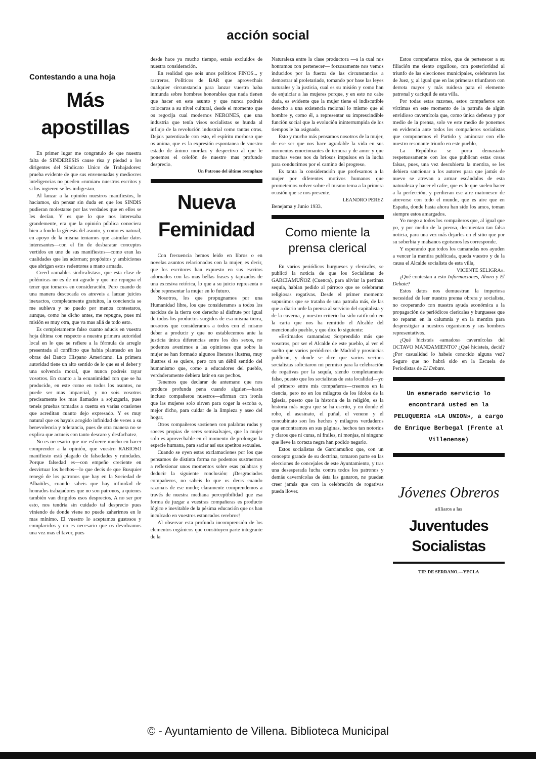acción social
Contestando a una hoja
Más apostillas
En primer lugar me congratulo de que nuestra falta de SINDERESIS cause risa y piedad a los dirigentes del Sindicato Unico de Trabajadores: prueba evidente de que sus envenenadas y mediocres inteligencias no pueden «rumiar» nuestros escritos y si los ingieren se les indigestan.
Al lanzar a la opinión nuestros manifiestos, lo haciamos, sin pensar sin duda en que los SINDIS pudieran molestarse por las verdades que en ellos se les decían. Y es que lo que nos interesaba grandemente, era que la opinión pública conociera bien a fondo la génesis del asunto, y como es natural, en apoyo de la misma teniamos que asimilar datos interesantes—con el fin de desbaratar conceptos vertidos en uno de sus manifiestos—como eran las cualidades que les adornan; propósitos y ambiciones que abrigan estos redentores a mano armada.
Creed «amables sindicalistas», que esta clase de polémicas no es de mi agrado y que me repugna el tener que tomaros en consideración. Pero cuando de una manera descocada os atreveis a lanzar juicios inexactos, completamente gratuitos, la conciencia se me subleva y no puedo por menos contestaros, aunque, como he dicho antes, me repugne, pues mi misión es muy otra, que va mas allá de todo esto.
Es completamente falso cuanto aducis en vuestra hoja última con respecto a nuestra primera autoridad local en lo que se refiere a la fórmula de arreglo presentada al conflicto que habia planteado en las obras del Banco Hispano Americano. La primera autoridad tiene un alto sentido de lo que es el deber y una solvencia moral, que nunca podreis rayar vosotros. En cuanto a la ecuanimidad con que se ha producido, en este como en todos los asuntos, no puede ser mas imparcial, y no sois vosotros precisamente los mas llamados a sojuzgarla, pues teneis pruebas tomadas a cuenta en varias ocasiones que acreditan cuanto dejo expresado. Y es muy natural que os hayais acogido infinidad de veces a su benevolencia y tolerancia, pues de otra manera no se explica que actueis con tanto descaro y desfachatez.
No es necesario que me esfuerce mucho en hacer comprender a la opinión, que vuestro RABIOSO manifiesto está plagado de falsedades y ruindades. Porque falsedad es—con empeño creciente en desvirtuar los hechos—lo que decis de que Busquier renegó de los patronos que hay en la Sociedad de Albañiles, cuando sabeis que hay infinidad de honrados trabajadores que no son patronos, a quienes también van dirigidos esos desprecios. A no ser por esto, nos tendria sin cuidado tal desprecio pues viniendo de donde viene no puede zaherirnos en lo mas mínimo. El vuestro lo aceptamos gustosos y complacidos y no es necesario que os devolvamos una vez mas el favor, pues
desde hace ya mucho tiempo, estais excluidos de nuestra consideración.
En realidad que sois unos políticos FINOS... y rastreros. Políticos de BAR que aprovechais cualquier circunstancia para lanzar vuestra baba inmunda sobre hombres honorables que nada tienen que hacer en este asunto y que nunca podreis colocaros a su nivel cultural, desde el momento que os regocija cual modernos NERONES, que una industria que tenía visos socialistas se hunda al influjo de la revolución industrial como tantas otras. Dejais patentizado con esto, el espíritu morboso que os anima, que es la expresión espontanea de vuestro estado de ánimo mordaz y despectivo al que le ponemos el colofón de nuestro mas profundo desprecio.
Un Patrono del último reemplazo
Nueva Feminidad
Con frecuencia hemos leido en libros o en novelas asuntos relacionados con la mujer, es decir, que los escritores han expuesto en sus escritos adornados con las mas bellas frases y tapizados de una excesiva retórica, lo que a su juicio representa o debe representar la mujer en lo futuro.
Nosotros, los que propugnamos por una Humanidad libre, los que consideramos a todos los nacidos de la tierra con derecho al disfrute por igual de todos los productos surgidos de esa misma tierra, nosotros que consideramos a todos con el mismo deber a producir y que no establecemos ante la justicia única diferencias entre los dos sexos, no podemos avenirnos a las opiniones que sobre la mujer se han formado algunos literatos ilustres, muy ilustres si se quiere, pero con un débil sentido del humanismo que, como a educadores del pueblo, verdaderamente debiera latir en sus pechos.
Tenemos que declarar de antemano que nos produce profunda pena cuando alguien—hasta incluso compañeros nuestros—afirman con ironía que las mujeres solo sirven para coger la escoba o, mejor dicho, para cuidar de la limpieza y aseo del hogar.
Otros compañeros sostienen con palabras rudas y soeces propias de seres semisalvajes, que la mujer solo es aprovechable en el momento de prolongar la especie humana, para saciar así sus apetitos sexuales.
Cuando se oyen estas exclamaciones por los que pensamos de distinta forma no podemos sustraernos a reflexionar unos momentos sobre esas palabras y deducir la siguiente conclusión: ¡Desgraciados compañeros, no sabeis lo que os decis cuando razonais de ese modo; claramente comprendemos a través de nuestra mediana perceptibilidad que esa forma de juzgar a vuestras compañeras es producto lógico e inevitable de la pésima educación que os han inculcado en vuestros estancados cerebros!
Al observar esta profunda incomprensión de los elementos orgánicos que constituyen parte integrante de la
Naturaleza entre la clase productora —a la cual nos honramos con pertenecer— forzosamente nos vemos inducidos por la fuerza de las circunstancias a demostrar al proletariado, tomando por base las leyes naturales y la justicia, cual es su misión y como han de enjuiciar a las mujeres porque, y en esto no cabe duda, es evidente que la mujer tiene el indiscutible derecho a una existencia racional lo mismo que el hombre y, como él, a representar su imprescindible función social que la evolución ininterrumpida de los tiempos le ha asignado.
Esto y mucho más pensamos nosotros de la mujer, de ese ser que nos hace agradable la vida en sus momentos emocionantes de ternura y de amor y que muchas veces nos da briosos impulsos en la lucha para conducirnos por el camino del progreso.
Es tanta la consideración que profesamos a la mujer por diferentes motivos humanos que prometemos volver sobre el mismo tema a la primera ocasión que se nos presente.
LEANDRO PEREZ
Benejama y Junio 1933.
Como miente la prensa clerical
En varios periódicos burgueses y clericales, se publicó la noticia de que los Socialistas de GARCIAMUÑOZ (Cuenca), para aliviar la pertinaz sequía, habian pedido al párroco que se celebraran religiosas rogativas. Desde el primer momento supusimos que se trataba de una patraña más, de las que a diario urde la prensa al servicio del capitalista y de la caverna, y nuestro criterio ha sido ratificado en la carta que nos ha remitido el Alcalde del mencionado pueblo, y que dice lo siguiente:
«Estimados camaradas: Sorprendido más que vosotros, por ser el Alcalde de este pueblo, al ver el suelto que varios periódicos de Madrid y provincias publican, y donde se dice que varios vecinos socialistas solicitaron mi permiso para la celebración de rogativas por la sequía, siendo completamente falso, puesto que los socialistas de esta localidad—yo el primero entre mis compañeros—creemos en la ciencia, pero no en los milagros de los ídolos de la Iglesia, puesto que la historia de la religión, es la historia más negra que se ha escrito, y en donde el robo, el asesinato, el puñal, el veneno y el concubinato son los hechos y milagros verdaderos que encontramos en sus páginas, hechos tan notorios y claros que ni curas, ni frailes, ni monjas, ni ninguno que lleve la corteza negra han podido negarlo.
Estos socialistas de Garciamuñoz que, con un concepto grande de su doctrina, tomaron parte en las elecciones de concejales de este Ayuntamiento, y tras una desesperada lucha contra todos los patronos y demás cavernícolas de ésta las ganaron, no pueden creer jamás que con la celebración de rogativas pueda llover.
Estos compañeros míos, que de pertenecer a su filiación me siento orgulloso, con posterioridad al triunfo de las elecciones municipales, celebraron las de Juez, y, al igual que en las primeras triunfaron con derrota mayor y más ruidosa para el elemento patronal y caciquil de esta villa.
Por todas estas razones, estos compañeros son víctimas en este momento de la patraña de algún envidioso cavernícola que, como única defensa y por medio de la prensa, solo ve este medio de ponernos en evidencia ante todos los compañeros socialistas que componemos el Partido y aminorar con ello nuestro resonante triunfo en este pueblo.
La República se porta demasiado respetuosamente con los que publican estas cosas falsas, pues, una vez descubierta la mentira, se les debiera sancionar a los autores para que jamás de nuevo se atrevan a armar escándalos de esta naturaleza y hacer el cafre, que es lo que suelen hacer a la perfección, y perdieran ese aire matonesco de atreverse con todo el mundo, que es aire que en España, donde hasta ahora han sido los amos, toman siempre estos amargados.
Yo ruego a todos los compañeros que, al igual que yo, y por medio de la prensa, desmientan tan falsa noticia, para una vez más dejarles en el sitio que por su soberbia y malsanos egoismos les corresponde.
Y esperando que todos los camaradas nos ayuden a vencer la mentira publicada, queda vuestro y de la causa el Alcalde socialista de esta villa,
VICENTE SELIGRA».
¿Qué contestan a esto Informaciones, Ahora y El Debate?
Estos datos nos demuestran la imperiosa necesidad de leer nuestra prensa obrera y socialista, no cooperando con nuestra ayuda económica a la propagación de periódicos clericales y burgueses que no reparan en la calumnia y en la mentira para desprestigiar a nuestros organismos y sus hombres representativos.
¿Qué hicisteis «amados» cavernícolas del OCTAVO MANDAMIENTO? ¿Qué hicisteis, decid? ¿Por casualidad lo habeis conocido alguna vez? Seguro que no habrá sido en la Escuela de Periodistas de El Debate.
Un esmerado servicio lo encontrará usted en la PELUQUERIA «LA UNION», a cargo de Enrique Berbegal (Frente al Villenense)
Jóvenes Obreros
afiliaros a las
Juventudes Socialistas
TIP. DE SERRANO.—YECLA
© - Ayuntamiento de Villena. Biblioteca Municipal